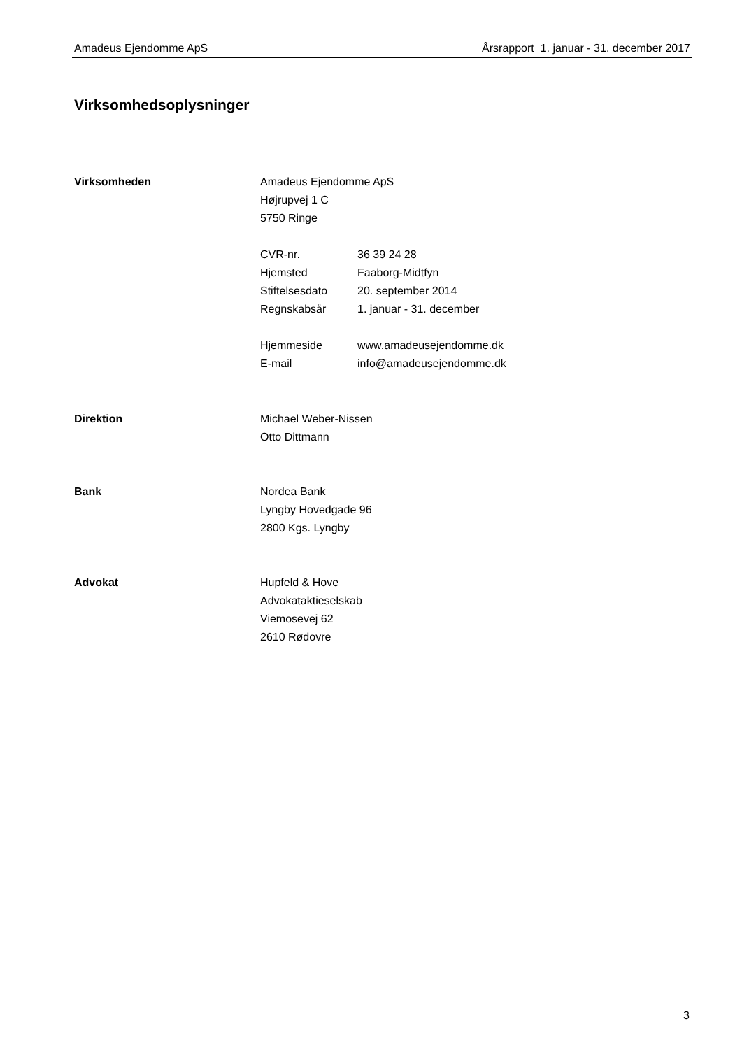Amadeus Ejendomme ApS Årsrapport 1. januar - 31. december 2017
Virksomhedsoplysninger
Virksomheden Amadeus Ejendomme ApS
Højrupvej 1 C
5750 Ringe
| CVR-nr. | 36 39 24 28 |
| Hjemsted | Faaborg-Midtfyn |
| Stiftelsesdato | 20. september 2014 |
| Regnskabsår | 1. januar - 31. december |
| Hjemmeside | www.amadeusejendomme.dk |
| E-mail | info@amadeusejendomme.dk |
Direktion Michael Weber-Nissen
Otto Dittmann
Bank Nordea Bank
Lyngby Hovedgade 96
2800 Kgs. Lyngby
Advokat Hupfeld & Hove
Advokataktieselskab
Viemosevej 62
2610 Rødovre
3